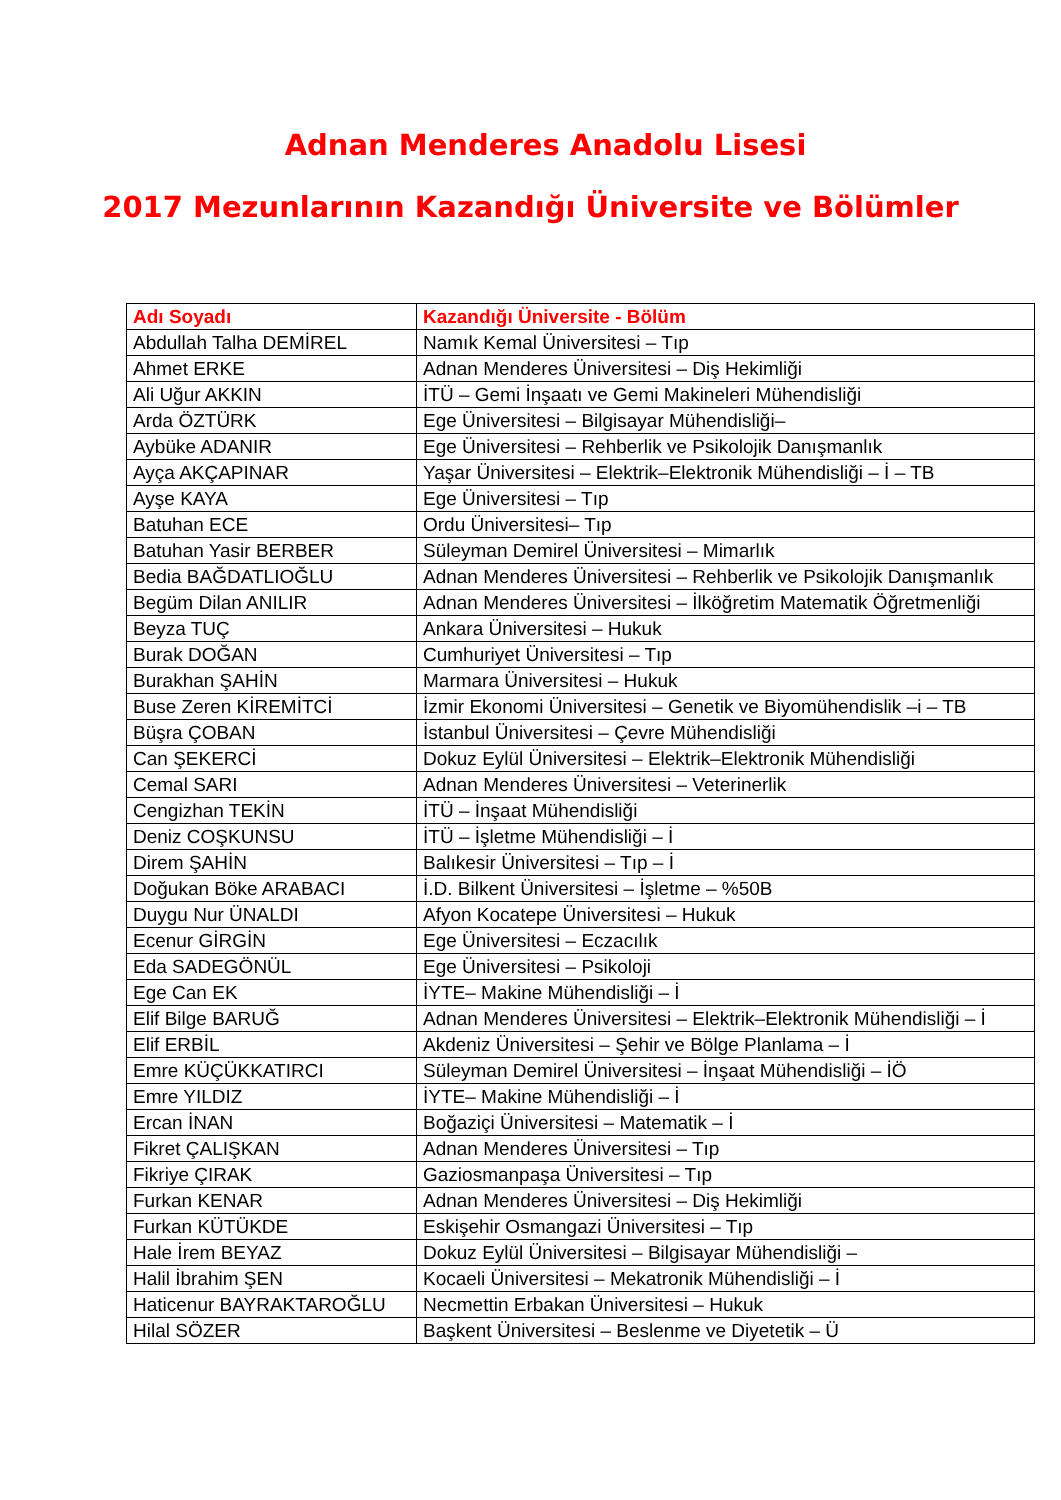Adnan Menderes Anadolu Lisesi
2017 Mezunlarının Kazandığı Üniversite ve Bölümler
| Adı Soyadı | Kazandığı Üniversite - Bölüm |
| --- | --- |
| Abdullah Talha DEMİREL | Namık Kemal Üniversitesi – Tıp |
| Ahmet ERKE | Adnan Menderes Üniversitesi – Diş Hekimliği |
| Ali Uğur AKKIN | İTÜ – Gemi İnşaatı ve Gemi Makineleri Mühendisliği |
| Arda ÖZTÜRK | Ege Üniversitesi – Bilgisayar Mühendisliği– |
| Aybüke ADANIR | Ege Üniversitesi – Rehberlik ve Psikolojik Danışmanlık |
| Ayça AKÇAPINAR | Yaşar Üniversitesi – Elektrik–Elektronik Mühendisliği – İ – TB |
| Ayşe KAYA | Ege Üniversitesi – Tıp |
| Batuhan ECE | Ordu Üniversitesi– Tıp |
| Batuhan Yasir BERBER | Süleyman Demirel Üniversitesi – Mimarlık |
| Bedia BAĞDATLIOĞLU | Adnan Menderes Üniversitesi – Rehberlik ve Psikolojik Danışmanlık |
| Begüm Dilan ANILIR | Adnan Menderes Üniversitesi – İlköğretim Matematik Öğretmenliği |
| Beyza TUÇ | Ankara Üniversitesi – Hukuk |
| Burak DOĞAN | Cumhuriyet Üniversitesi – Tıp |
| Burakhan ŞAHİN | Marmara Üniversitesi – Hukuk |
| Buse Zeren KİREMİTCİ | İzmir Ekonomi Üniversitesi – Genetik ve Biyomühendislik –i – TB |
| Büşra ÇOBAN | İstanbul Üniversitesi – Çevre Mühendisliği |
| Can ŞEKERCİ | Dokuz Eylül Üniversitesi – Elektrik–Elektronik Mühendisliği |
| Cemal SARI | Adnan Menderes Üniversitesi – Veterinerlik |
| Cengizhan TEKİN | İTÜ – İnşaat Mühendisliği |
| Deniz COŞKUNSU | İTÜ – İşletme Mühendisliği – İ |
| Direm ŞAHİN | Balıkesir Üniversitesi – Tıp – İ |
| Doğukan Böke ARABACI | İ.D. Bilkent Üniversitesi – İşletme – %50B |
| Duygu Nur ÜNALDI | Afyon Kocatepe Üniversitesi – Hukuk |
| Ecenur GİRGİN | Ege Üniversitesi – Eczacılık |
| Eda SADEGÖNÜL | Ege Üniversitesi – Psikoloji |
| Ege Can EK | İYTE– Makine Mühendisliği – İ |
| Elif Bilge BARUĞ | Adnan Menderes Üniversitesi – Elektrik–Elektronik Mühendisliği – İ |
| Elif ERBİL | Akdeniz Üniversitesi – Şehir ve Bölge Planlama – İ |
| Emre KÜÇÜKKATIRCI | Süleyman Demirel Üniversitesi – İnşaat Mühendisliği – İÖ |
| Emre YILDIZ | İYTE– Makine Mühendisliği – İ |
| Ercan İNAN | Boğaziçi Üniversitesi – Matematik – İ |
| Fikret ÇALIŞKAN | Adnan Menderes Üniversitesi – Tıp |
| Fikriye ÇIRAK | Gaziosmanpaşa Üniversitesi – Tıp |
| Furkan KENAR | Adnan Menderes Üniversitesi – Diş Hekimliği |
| Furkan KÜTÜKDE | Eskişehir Osmangazi Üniversitesi – Tıp |
| Hale İrem BEYAZ | Dokuz Eylül Üniversitesi – Bilgisayar Mühendisliği – |
| Halil İbrahim ŞEN | Kocaeli Üniversitesi – Mekatronik Mühendisliği – İ |
| Haticenur BAYRAKTAROĞLU | Necmettin Erbakan Üniversitesi – Hukuk |
| Hilal SÖZER | Başkent Üniversitesi – Beslenme ve Diyetetik – Ü |